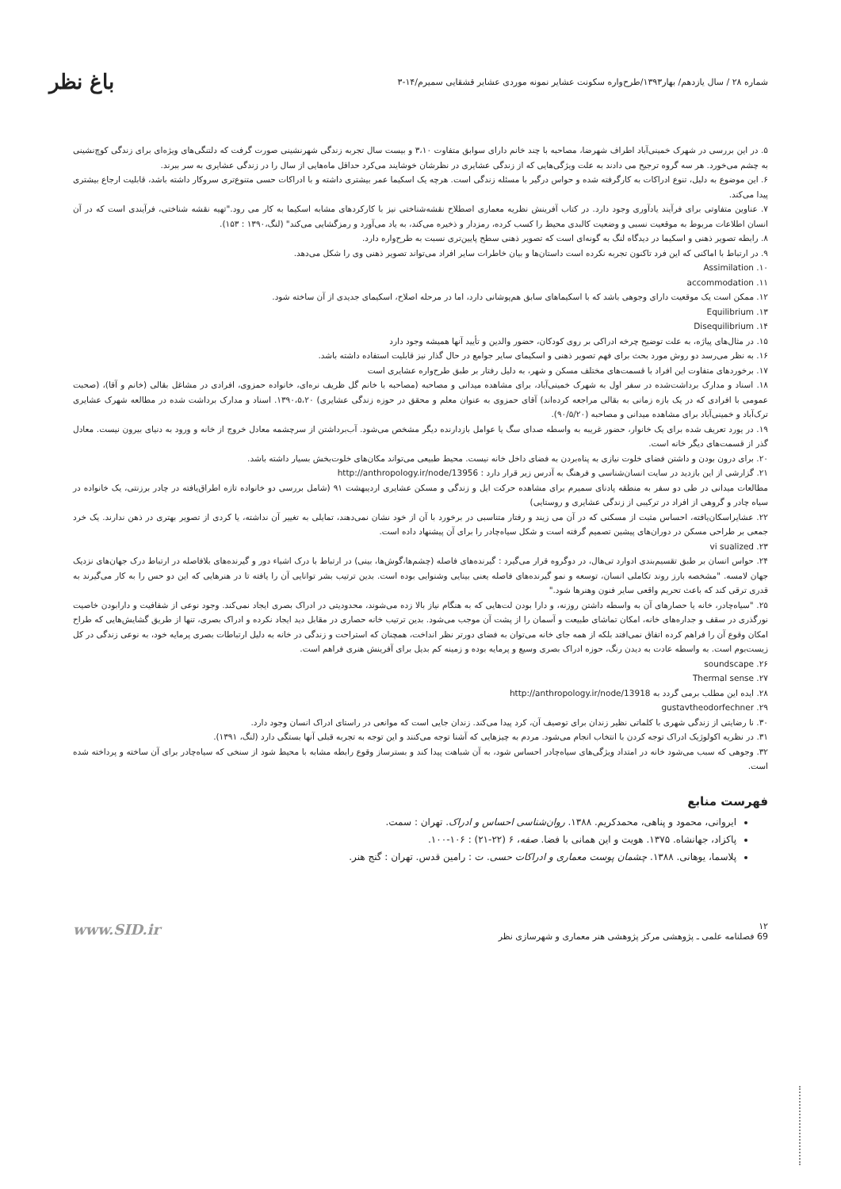شماره ۲۸ / سال یازدهم/ بهار۱۳۹۳/طرح‌واره سکونت عشایر نمونه موردی عشایر قشقایی سمیرم/۱۴-۳ باغ نظر
۵. در این بررسی در شهرک خمینی‌آباد اطراف شهرضا، مصاحبه با چند خانم دارای سوابق متفاوت ۳،۱۰ و بیست سال تجربه زندگی شهرنشینی صورت گرفت که دلتنگی‌های ویژه‌ای برای زندگی کوچ‌نشینی به چشم می‌خورد. هر سه گروه ترجیح می دادند به علت ویژگی‌هایی که از زندگی عشایری در نظرشان خوشایند می‌کرد حداقل ماه‌هایی از سال را در زندگی عشایری به سر ببرند.
۶. این موضوع به دلیل، تنوع ادراکات به کارگرفته شده و حواس درگیر با مسئله زندگی است. هرچه یک اسکیما عمر بیشتری داشته و با ادراکات حسی متنوع‌تری سروکار داشته باشد، قابلیت ارجاع بیشتری پیدا می‌کند.
۷. عناوین متفاوتی برای فرآیند یادآوری وجود دارد. در کتاب آفرینش نظریه معماری اصطلاح نقشه‌شناختی نیز با کارکردهای مشابه اسکیما به کار می رود."تهیه نقشه شناختی، فرآیندی است که در آن انسان اطلاعات مربوط به موقعیت نسبی و وضعیت کالبدی محیط را کسب کرده، رمزدار و ذخیره می‌کند، به یاد می‌آورد و رمزگشایی می‌کند" (لنگ،۱۳۹۰ : ۱۵۳).
۸. رابطه تصویر ذهنی و اسکیما در دیدگاه لنگ به گونه‌ای است که تصویر ذهنی سطح پایین‌تری نسبت به طرح‌واره دارد.
۹. در ارتباط با اماکنی که این فرد تاکنون تجربه نکرده است داستان‌ها و بیان خاطرات سایر افراد می‌تواند تصویر ذهنی وی را شکل می‌دهد.
۱۰. Assimilation
۱۱. accommodation
۱۲. ممکن است یک موقعیت دارای وجوهی باشد که با اسکیماهای سابق هم‌پوشانی دارد، اما در مرحله اصلاح، اسکیمای جدیدی از آن ساخته شود.
۱۳. Equilibrium
۱۴. Disequilibrium
۱۵. در مثال‌های پیاژه، به علت توضیح چرخه ادراکی بر روی کودکان، حضور والدین و تأیید آنها همیشه وجود دارد
۱۶. به نظر می‌رسد دو روش مورد بحث برای فهم تصویر ذهنی و اسکیمای سایر جوامع در حال گذار نیز قابلیت استفاده داشته باشد.
۱۷. برخوردهای متفاوت این افراد با قسمت‌های مختلف مسکن و شهر، به دلیل رفتار بر طبق طرح‌واره عشایری است
۱۸. اسناد و مدارک برداشت‌شده در سفر اول به شهرک خمینی‌آباد، برای مشاهده میدانی و مصاحبه (مصاحبه با خانم گل ظریف نره‌ای، خانواده حمزوی، افرادی در مشاغل بقالی (خانم و آقا)، (صحبت عمومی با افرادی که در یک بازه زمانی به بقالی مراجعه کرده‌اند) آقای حمزوی به عنوان معلم و محقق در حوزه زندگی عشایری) ۱۳۹۰،۵،۲۰. اسناد و مدارک برداشت شده در مطالعه شهرک عشایری ترک‌آباد و خمینی‌آباد برای مشاهده میدانی و مصاحبه (۹۰/۵/۲۰).
۱۹. در یورد تعریف شده برای یک خانوار، حضور غریبه به واسطه صدای سگ یا عوامل بازدارنده دیگر مشخص می‌شود. آب‌برداشتن از سرچشمه معادل خروج از خانه و ورود به دنیای بیرون نیست. معادل گذر از قسمت‌های دیگر خانه است.
۲۰. برای درون بودن و داشتن فضای خلوت نیازی به پناه‌بردن به فضای داخل خانه نیست. محیط طبیعی می‌تواند مکان‌های خلوت‌بخش بسیار داشته باشد.
۲۱. گزارشی از این بازدید در سایت انسان‌شناسی و فرهنگ به آدرس زیر قرار دارد : http://anthropology.ir/node/13956
مطالعات میدانی در طی دو سفر به منطقه پادنای سمیرم برای مشاهده حرکت ایل و زندگی و مسکن عشایری اردیبهشت ۹۱ (شامل بررسی دو خانواده تازه اطراق‌یافته در چادر برزنتی، یک خانواده در سیاه چادر و گروهی از افراد در ترکیبی از زندگی عشایری و روستایی)
۲۲. عشایراسکان‌یافته، احساس مثبت از مسکنی که در آن می زیند و رفتار متناسبی در برخورد با آن از خود نشان نمی‌دهند، تمایلی به تغییر آن نداشته، یا کردی از تصویر بهتری در ذهن ندارند. یک خرد جمعی بر طراحی مسکن در دوران‌های پیشین تصمیم گرفته است و شکل سیاه‌چادر را برای آن پیشنهاد داده است.
۲۳. vi sualized
۲۴. حواس انسان بر طبق تقسیم‌بندی ادوارد تی‌هال، در دوگروه قرار می‌گیرد : گیرنده‌های فاصله (چشم‌ها،گوش‌ها، بینی) در ارتباط با درک اشیاء دور و گیرنده‌های بلافاصله در ارتباط درک جهان‌های نزدیک جهان لامسه. "مشخصه بارز روند تکاملی انسان، توسعه و نمو گیرنده‌های فاصله یعنی بینایی وشنوایی بوده است. بدین ترتیب بشر توانایی آن را یافته تا در هنرهایی که این دو حس را به کار می‌گیرند به قدری ترقی کند که باعث تحریم واقعی سایر فنون وهنرها شود."
۲۵. "سیاه‌چادر، خانه یا حصارهای آن به واسطه داشتن روزنه، و دارا بودن لت‌هایی که به هنگام نیاز بالا زده می‌شوند، محدودیتی در ادراک بصری ایجاد نمی‌کند. وجود نوعی از شفافیت و دارابودن خاصیت نورگذری در سقف و جداره‌های خانه، امکان تماشای طبیعت و آسمان را از پشت آن موجب می‌شود. بدین ترتیب خانه حصاری در مقابل دید ایجاد نکرده و ادراک بصری، تنها از طریق گشایش‌هایی که طراح امکان وقوع آن را فراهم کرده اتفاق نمی‌افتد بلکه از همه جای خانه می‌توان به فضای دورتر نظر انداخت، همچنان که استراحت و زندگی در خانه به دلیل ارتباطات بصری پرمایه خود، به نوعی زندگی در کل زیست‌بوم است. به واسطه عادت به دیدن رنگ، حوزه ادراک بصری وسیع و پرمایه بوده و زمینه کم بدیل برای آفرینش هنری فراهم است.
۲۶. soundscape
۲۷. Thermal sense
۲۸. ایده این مطلب برمی گردد به http://anthropology.ir/node/13918
۲۹. gustavtheodorfechner
۳۰. نا رضایتی از زندگی شهری با کلماتی نظیر زندان برای توصیف آن، کرد پیدا می‌کند. زندان جایی است که موانعی در راستای ادراک انسان وجود دارد.
۳۱. در نظریه اکولوژیک ادراک توجه کردن با انتخاب انجام می‌شود. مردم به چیزهایی که آشنا توجه می‌کنند و این توجه به تجربه قبلی آنها بستگی دارد (لنگ، ۱۳۹۱).
۳۲. وجوهی که سبب می‌شود خانه در امتداد ویژگی‌های سیاه‌چادر احساس شود، به آن شباهت پیدا کند و بسترساز وقوع رابطه مشابه با محیط شود از سنخی که سیاه‌چادر برای آن ساخته و پرداخته شده است.
فهرست منابع
ایروانی، محمود و پناهی، محمدکریم. ۱۳۸۸. روان‌شناسی احساس و ادراک. تهران : سمت.
پاکزاد، جهانشاه. ۱۳۷۵. هویت و این همانی با فضا. صفه، ۶ (۲۲-۲۱) : ۱۰۶-۱۰۰.
پلاسما، یوهانی. ۱۳۸۸. چشمان پوست معماری و ادراکات حسی. ت : رامین قدس. تهران : گنج هنر.
۱۲
69 فصلنامه علمی ـ پژوهشی مرکز پژوهشی هنر معماری و شهرسازی نظر www.SID.ir